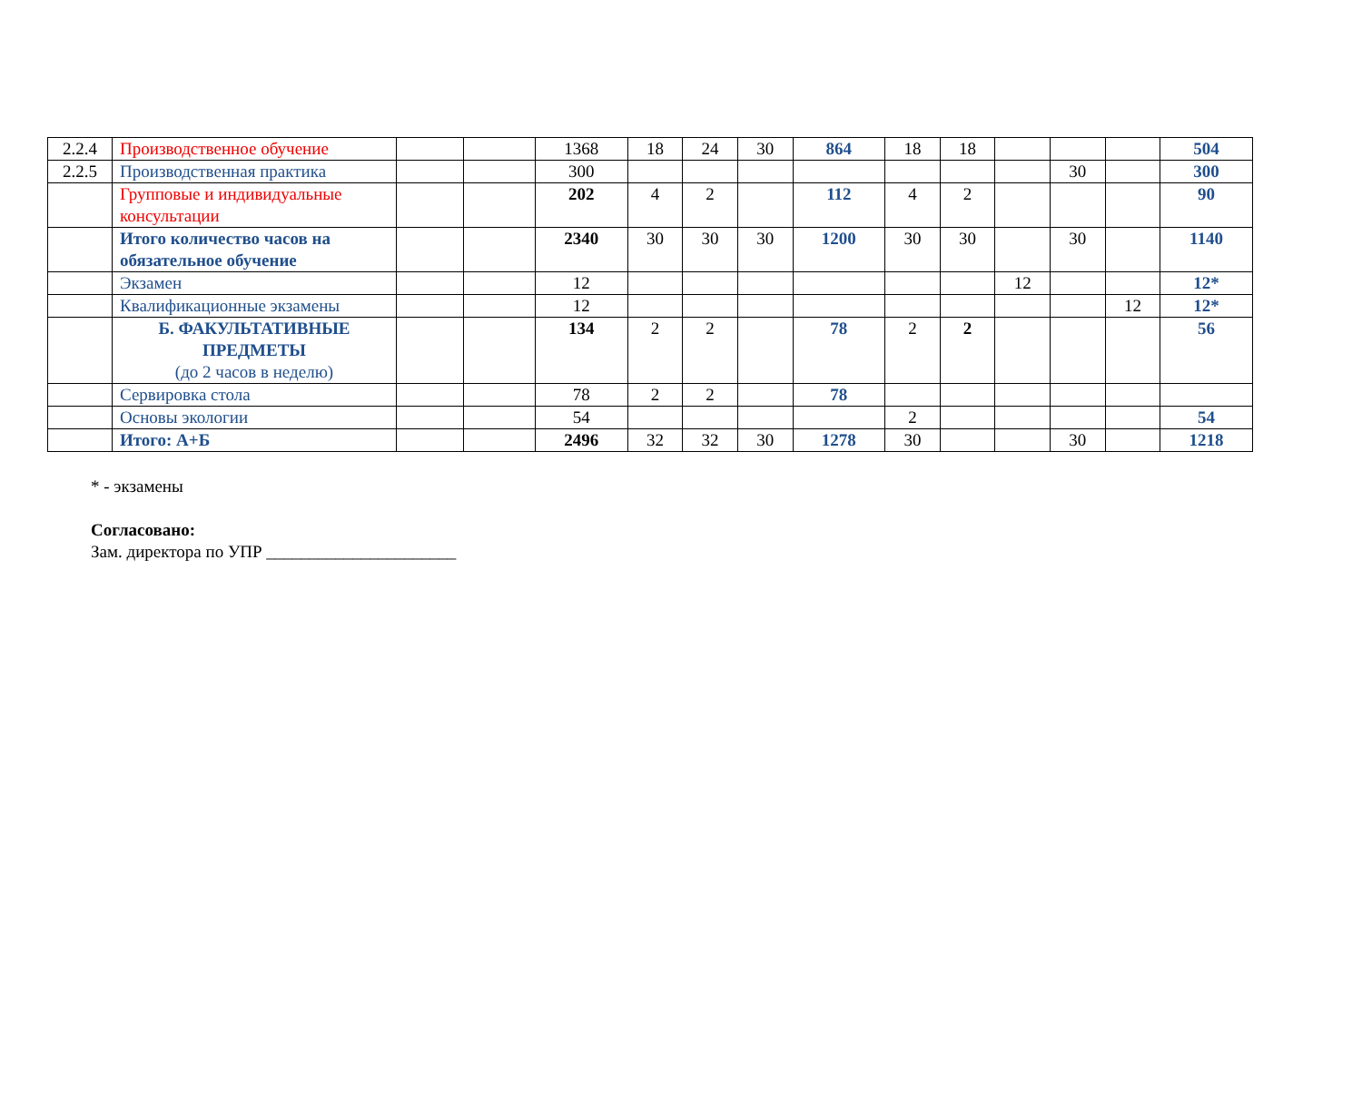| 2.2.4 | Производственное обучение | | | 1368 | 18 | 24 | 30 | 864 | 18 | 18 | | | | 504 |
| 2.2.5 | Производственная практика | | | 300 | | | | | | | | 30 | | 300 |
| | Групповые и индивидуальные консультации | | | 202 | 4 | 2 | | 112 | 4 | 2 | | | | 90 |
| | Итого количество часов на обязательное обучение | | | 2340 | 30 | 30 | 30 | 1200 | 30 | 30 | | 30 | | 1140 |
| | Экзамен | | | 12 | | | | | | | 12 | | | 12* |
| | Квалификационные экзамены | | | 12 | | | | | | | | | 12 | 12* |
| | Б. ФАКУЛЬТАТИВНЫЕ ПРЕДМЕТЫ (до 2 часов в неделю) | | | 134 | 2 | 2 | | 78 | 2 | 2 | | | | 56 |
| | Сервировка стола | | | 78 | 2 | 2 | | 78 | | | | | | |
| | Основы экологии | | | 54 | | | | | 2 | | | | | 54 |
| | Итого: А+Б | | | 2496 | 32 | 32 | 30 | 1278 | 30 | | | 30 | | 1218 |
* - экзамены
Согласовано:
Зам. директора по УПР ______________________